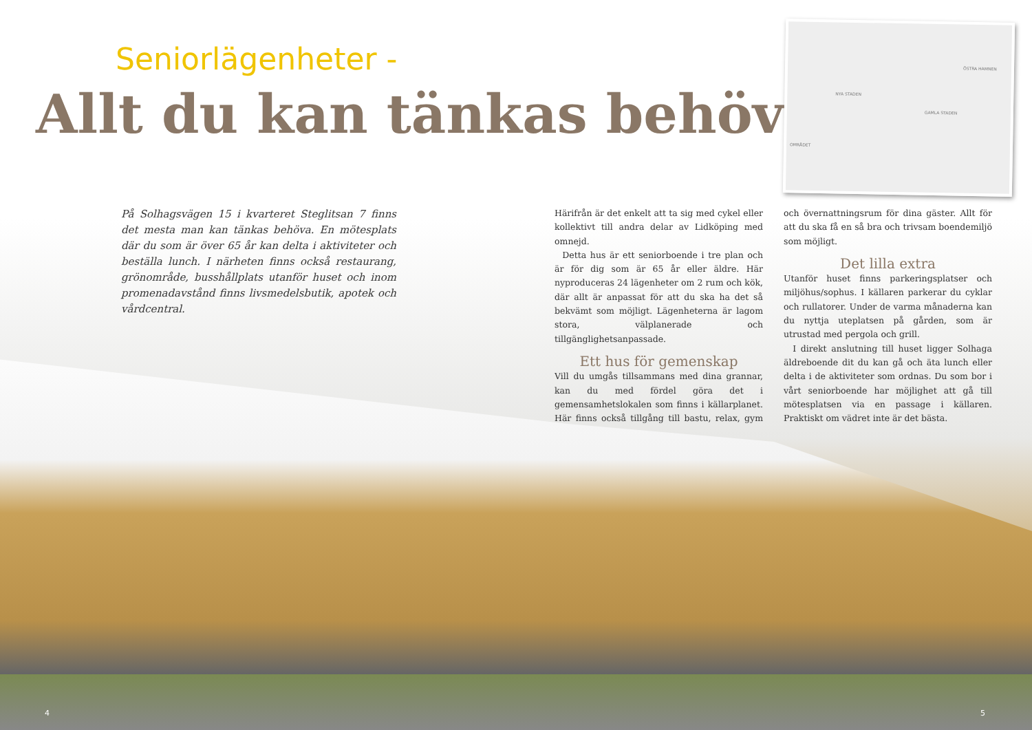Seniorlägenheter -
Allt du kan tänkas behöva
ÖSTRA HAMNEN
NYA STADEN
GAMLA STADEN
OMRÅDET
På Solhagsvägen 15 i kvarteret Steglitsan 7 finns det mesta man kan tänkas behöva. En mötesplats där du som är över 65 år kan delta i aktiviteter och beställa lunch. I närheten finns också restaurang, grönområde, busshållplats utanför huset och inom promenadavstånd finns livsmedelsbutik, apotek och vårdcentral.
Härifrån är det enkelt att ta sig med cykel eller kollektivt till andra delar av Lidköping med omnejd.
Detta hus är ett seniorboende i tre plan och är för dig som är 65 år eller äldre. Här nyproduceras 24 lägenheter om 2 rum och kök, där allt är anpassat för att du ska ha det så bekvämt som möjligt. Lägenheterna är lagom stora, välplanerade och tillgänglighetsanpassade.
Ett hus för gemenskap
Vill du umgås tillsammans med dina grannar, kan du med fördel göra det i gemensamhetslokalen som finns i källarplanet. Här finns också tillgång till bastu, relax, gym och övernattningsrum för dina gäster. Allt för att du ska få en så bra och trivsam boendemiljö som möjligt.
Det lilla extra
Utanför huset finns parkeringsplatser och miljöhus/sophus. I källaren parkerar du cyklar och rullatorer. Under de varma månaderna kan du nyttja uteplatsen på gården, som är utrustad med pergola och grill.
I direkt anslutning till huset ligger Solhaga äldreboende dit du kan gå och äta lunch eller delta i de aktiviteter som ordnas. Du som bor i vårt seniorboende har möjlighet att gå till mötesplatsen via en passage i källaren. Praktiskt om vädret inte är det bästa.
4 5